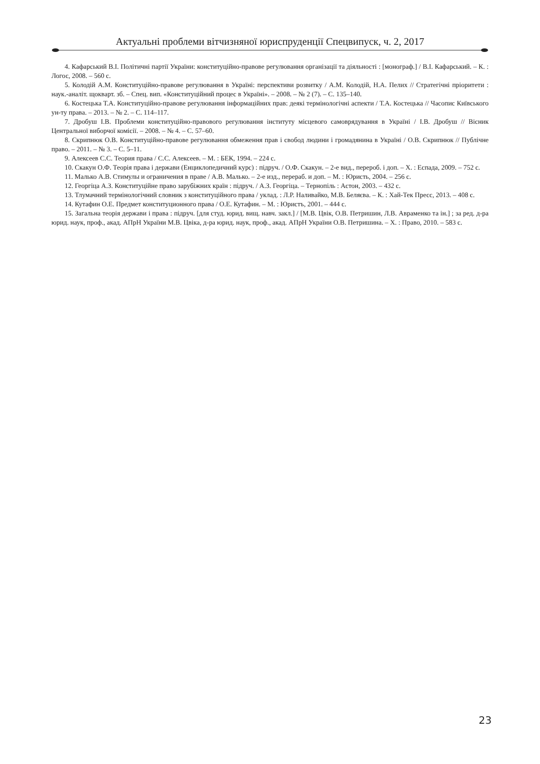Актуальні проблеми вітчизняної юриспруденції Спецвипуск, ч. 2, 2017
4. Кафарський В.І. Політичні партії України: конституційно-правове регулювання організації та діяльності : [монограф.] / В.І. Кафарський. – К. : Логос, 2008. – 560 с.
5. Колодій А.М. Конституційно-правове регулювання в Україні: перспективи розвитку / А.М. Колодій, Н.А. Пелих // Стратегічні пріоритети : наук.-аналіт. щокварт. зб. – Спец. вип. «Конституційний процес в Україні». – 2008. – № 2 (7). – С. 135–140.
6. Костецька Т.А. Конституційно-правове регулювання інформаційних прав: деякі термінологічні аспекти / Т.А. Костецька // Часопис Київського ун-ту права. – 2013. – № 2. – С. 114–117.
7. Дробуш І.В. Проблеми конституційно-правового регулювання інституту місцевого самоврядування в Україні / І.В. Дробуш // Вісник Центральної виборчої комісії. – 2008. – № 4. – С. 57–60.
8. Скрипнюк О.В. Конституційно-правове регулювання обмеження прав і свобод людини і громадянина в Україні / О.В. Скрипнюк // Публічне право. – 2011. – № 3. – С. 5–11.
9. Алексеев С.С. Теория права / С.С. Алексеев. – М. : БЕК, 1994. – 224 с.
10. Скакун О.Ф. Теорія права і держави (Енциклопедичний курс) : підруч. / О.Ф. Скакун. – 2-е вид., перероб. і доп. – Х. : Еспада, 2009. – 752 с.
11. Малько А.В. Стимулы и ограничения в праве / А.В. Малько. – 2-е изд., перераб. и доп. – М. : Юристь, 2004. – 256 с.
12. Георгіца А.З. Конституційне право зарубіжних країн : підруч. / А.З. Георгіца. – Тернопіль : Астон, 2003. – 432 с.
13. Тлумачний термінологічний словник з конституційного права / уклад. : Л.Р. Наливайко, М.В. Беляєва. – К. : Хай-Тек Пресс, 2013. – 408 с.
14. Кутафин О.Е. Предмет конституционного права / О.Е. Кутафин. – М. : Юристъ, 2001. – 444 с.
15. Загальна теорія держави і права : підруч. [для студ. юрид. вищ. навч. закл.] / [М.В. Цвік, О.В. Петришин, Л.В. Авраменко та ін.] ; за ред. д-ра юрид. наук, проф., акад. АПрН України М.В. Цвіка, д-ра юрид. наук, проф., акад. АПрН України О.В. Петришина. – Х. : Право, 2010. – 583 с.
23